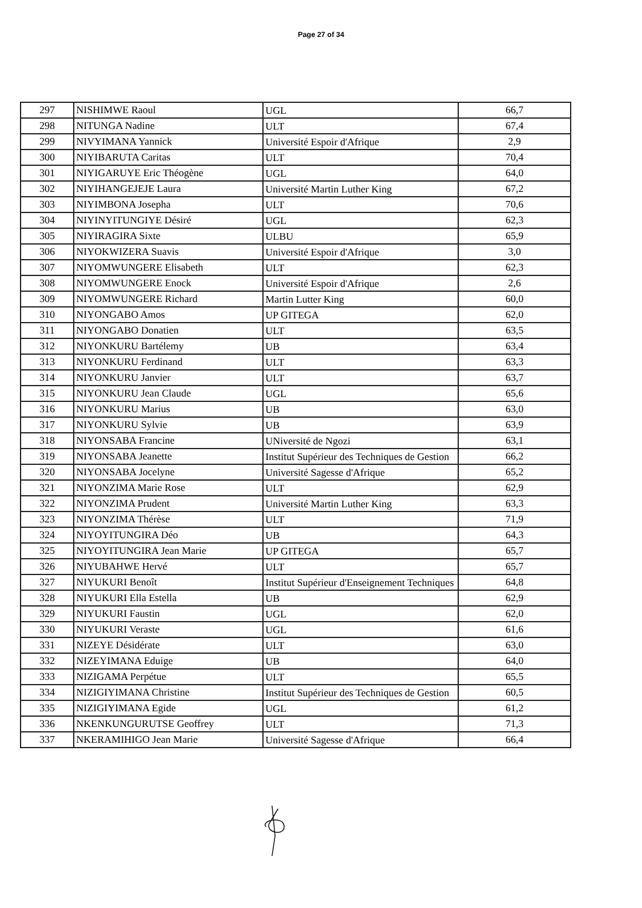Page 27 of 34
| 297 | NISHIMWE Raoul | UGL | 66,7 |
| 298 | NITUNGA Nadine | ULT | 67,4 |
| 299 | NIVYIMANA Yannick | Université Espoir d'Afrique | 2,9 |
| 300 | NIYIBARUTA Caritas | ULT | 70,4 |
| 301 | NIYIGARUYE Eric Théogène | UGL | 64,0 |
| 302 | NIYIHANGEJEJE Laura | Université Martin Luther King | 67,2 |
| 303 | NIYIMBONA Josepha | ULT | 70,6 |
| 304 | NIYINYITUNGIYE Désiré | UGL | 62,3 |
| 305 | NIYIRAGIRA Sixte | ULBU | 65,9 |
| 306 | NIYOKWIZERA Suavis | Université Espoir d'Afrique | 3,0 |
| 307 | NIYOMWUNGERE Elisabeth | ULT | 62,3 |
| 308 | NIYOMWUNGERE Enock | Université Espoir d'Afrique | 2,6 |
| 309 | NIYOMWUNGERE Richard | Martin Lutter King | 60,0 |
| 310 | NIYONGABO Amos | UP GITEGA | 62,0 |
| 311 | NIYONGABO Donatien | ULT | 63,5 |
| 312 | NIYONKURU Bartélemy | UB | 63,4 |
| 313 | NIYONKURU Ferdinand | ULT | 63,3 |
| 314 | NIYONKURU Janvier | ULT | 63,7 |
| 315 | NIYONKURU Jean Claude | UGL | 65,6 |
| 316 | NIYONKURU Marius | UB | 63,0 |
| 317 | NIYONKURU Sylvie | UB | 63,9 |
| 318 | NIYONSABA Francine | UNiversité de Ngozi | 63,1 |
| 319 | NIYONSABA Jeanette | Institut Supérieur des Techniques de Gestion | 66,2 |
| 320 | NIYONSABA Jocelyne | Université Sagesse d'Afrique | 65,2 |
| 321 | NIYONZIMA Marie Rose | ULT | 62,9 |
| 322 | NIYONZIMA Prudent | Université Martin Luther King | 63,3 |
| 323 | NIYONZIMA Thérèse | ULT | 71,9 |
| 324 | NIYOYITUNGIRA Déo | UB | 64,3 |
| 325 | NIYOYITUNGIRA Jean Marie | UP GITEGA | 65,7 |
| 326 | NIYUBAHWE Hervé | ULT | 65,7 |
| 327 | NIYUKURI Benoît | Institut Supérieur d'Enseignement Techniques | 64,8 |
| 328 | NIYUKURI Ella Estella | UB | 62,9 |
| 329 | NIYUKURI Faustin | UGL | 62,0 |
| 330 | NIYUKURI Veraste | UGL | 61,6 |
| 331 | NIZEYE Désidérate | ULT | 63,0 |
| 332 | NIZEYIMANA Eduige | UB | 64,0 |
| 333 | NIZIGAMA Perpétue | ULT | 65,5 |
| 334 | NIZIGIYIMANA Christine | Institut Supérieur des Techniques de Gestion | 60,5 |
| 335 | NIZIGIYIMANA Egide | UGL | 61,2 |
| 336 | NKENKUNGURUTSE Geoffrey | ULT | 71,3 |
| 337 | NKERAMIHIGO Jean Marie | Université Sagesse d'Afrique | 66,4 |